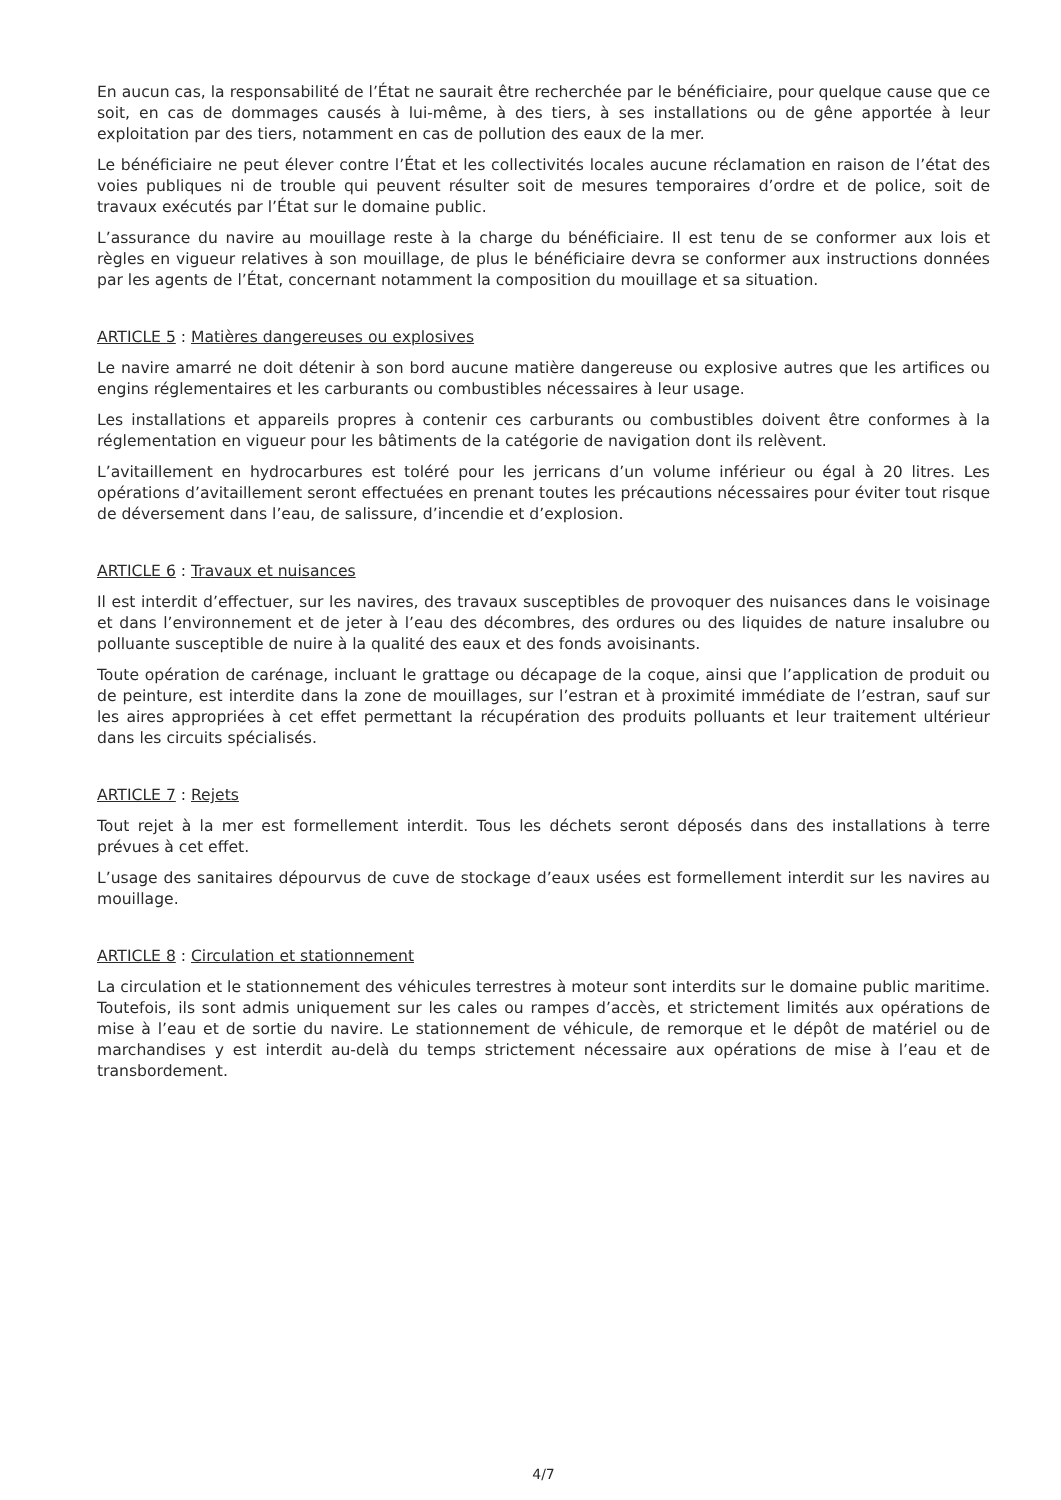En aucun cas, la responsabilité de l’État ne saurait être recherchée par le bénéficiaire, pour quelque cause que ce soit, en cas de dommages causés à lui-même, à des tiers, à ses installations ou de gêne apportée à leur exploitation par des tiers, notamment en cas de pollution des eaux de la mer.
Le bénéficiaire ne peut élever contre l’État et les collectivités locales aucune réclamation en raison de l’état des voies publiques ni de trouble qui peuvent résulter soit de mesures temporaires d’ordre et de police, soit de travaux exécutés par l’État sur le domaine public.
L’assurance du navire au mouillage reste à la charge du bénéficiaire. Il est tenu de se conformer aux lois et règles en vigueur relatives à son mouillage, de plus le bénéficiaire devra se conformer aux instructions données par les agents de l’État, concernant notamment la composition du mouillage et sa situation.
ARTICLE 5 : Matières dangereuses ou explosives
Le navire amarré ne doit détenir à son bord aucune matière dangereuse ou explosive autres que les artifices ou engins réglementaires et les carburants ou combustibles nécessaires à leur usage.
Les installations et appareils propres à contenir ces carburants ou combustibles doivent être conformes à la réglementation en vigueur pour les bâtiments de la catégorie de navigation dont ils relèvent.
L’avitaillement en hydrocarbures est toléré pour les jerricans d’un volume inférieur ou égal à 20 litres. Les opérations d’avitaillement seront effectuées en prenant toutes les précautions nécessaires pour éviter tout risque de déversement dans l’eau, de salissure, d’incendie et d’explosion.
ARTICLE 6 : Travaux et nuisances
Il est interdit d’effectuer, sur les navires, des travaux susceptibles de provoquer des nuisances dans le voisinage et dans l’environnement et de jeter à l’eau des décombres, des ordures ou des liquides de nature insalubre ou polluante susceptible de nuire à la qualité des eaux et des fonds avoisinants.
Toute opération de carénage, incluant le grattage ou décapage de la coque, ainsi que l’application de produit ou de peinture, est interdite dans la zone de mouillages, sur l’estran et à proximité immédiate de l’estran, sauf sur les aires appropriées à cet effet permettant la récupération des produits polluants et leur traitement ultérieur dans les circuits spécialisés.
ARTICLE 7 : Rejets
Tout rejet à la mer est formellement interdit. Tous les déchets seront déposés dans des installations à terre prévues à cet effet.
L’usage des sanitaires dépourvus de cuve de stockage d’eaux usées est formellement interdit sur les navires au mouillage.
ARTICLE 8 : Circulation et stationnement
La circulation et le stationnement des véhicules terrestres à moteur sont interdits sur le domaine public maritime. Toutefois, ils sont admis uniquement sur les cales ou rampes d’accès, et strictement limités aux opérations de mise à l’eau et de sortie du navire. Le stationnement de véhicule, de remorque et le dépôt de matériel ou de marchandises y est interdit au-delà du temps strictement nécessaire aux opérations de mise à l’eau et de transbordement.
4/7